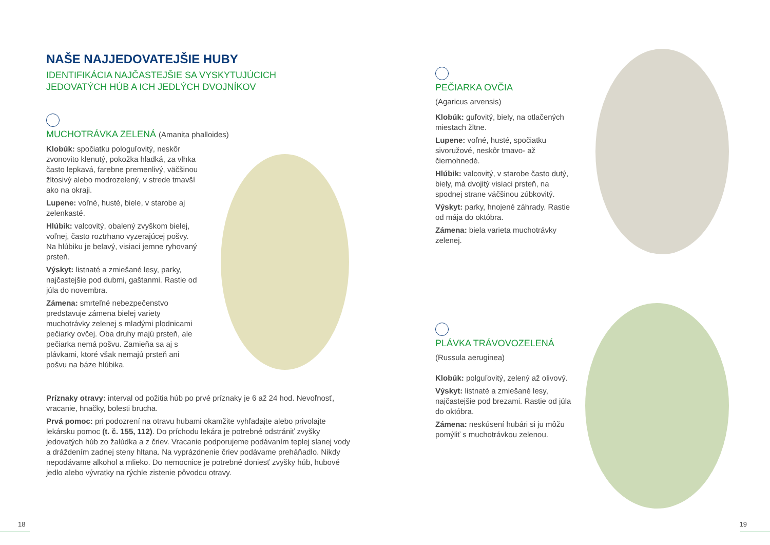NAŠE NAJJEDOVATEJŠIE HUBY
IDENTIFIKÁCIA NAJČASTEJŠIE SA VYSKYTUJÚCICH
JEDOVATÝCH HÚB A ICH JEDLÝCH DVOJNÍKOV
MUCHOTRÁVKA ZELENÁ (Amanita phalloides)
Klobúk: spočiatku pologuľovitý, neskôr zvonovito klenutý, pokožka hladká, za vlhka často lepkavá, farebne premenlivý, väčšinou žltosivý alebo modrozelený, v strede tmavší ako na okraji.
Lupene: voľné, husté, biele, v starobe aj zelenkasté.
Hlúbik: valcovitý, obalený zvyškom bielej, voľnej, často roztrhano vyzerajúcej pošvy. Na hlúbiku je belavý, visiaci jemne ryhovaný prsteň.
Výskyt: listnaté a zmiešané lesy, parky, najčastejšie pod dubmi, gaštanmi. Rastie od júla do novembra.
Zámena: smrteľné nebezpečenstvo predstavuje zámena bielej variety muchotrávky zelenej s mladými plodnicami pečiarky ovčej. Oba druhy majú prsteň, ale pečiarka nemá pošvu. Zamieňa sa aj s plávkami, ktoré však nemajú prsteň ani pošvu na báze hlúbika.
Príznaky otravy: interval od požitia húb po prvé príznaky je 6 až 24 hod. Nevoľnosť, vracanie, hnačky, bolesti brucha.
Prvá pomoc: pri podozrení na otravu hubami okamžite vyhľadajte alebo privolajte lekársku pomoc (t. č. 155, 112). Do príchodu lekára je potrebné odstrániť zvyšky jedovatých húb zo žalúdka a z čriev. Vracanie podporujeme podávaním teplej slanej vody a dráždením zadnej steny hltana. Na vyprázdnenie čriev podávame preháňadlo. Nikdy nepodávame alkohol a mlieko. Do nemocnice je potrebné doniesť zvyšky húb, hubové jedlo alebo vývratky na rýchle zistenie pôvodcu otravy.
PEČIARKA OVČIA
(Agaricus arvensis)
Klobúk: guľovitý, biely, na otlačených miestach žltne.
Lupene: voľné, husté, spočiatku sivoružové, neskôr tmavo- až čiernohnedé.
Hlúbik: valcovitý, v starobe často dutý, biely, má dvojitý visiaci prsteň, na spodnej strane väčšinou zúbkovitý.
Výskyt: parky, hnojené záhrady. Rastie od mája do októbra.
Zámena: biela varieta muchotrávky zelenej.
PLÁVKA TRÁVOVOZELENÁ
(Russula aeruginea)
Klobúk: polguľovitý, zelený až olivový.
Výskyt: listnaté a zmiešané lesy, najčastejšie pod brezami. Rastie od júla do októbra.
Zámena: neskúsení hubári si ju môžu pomýliť s muchotrávkou zelenou.
18 19